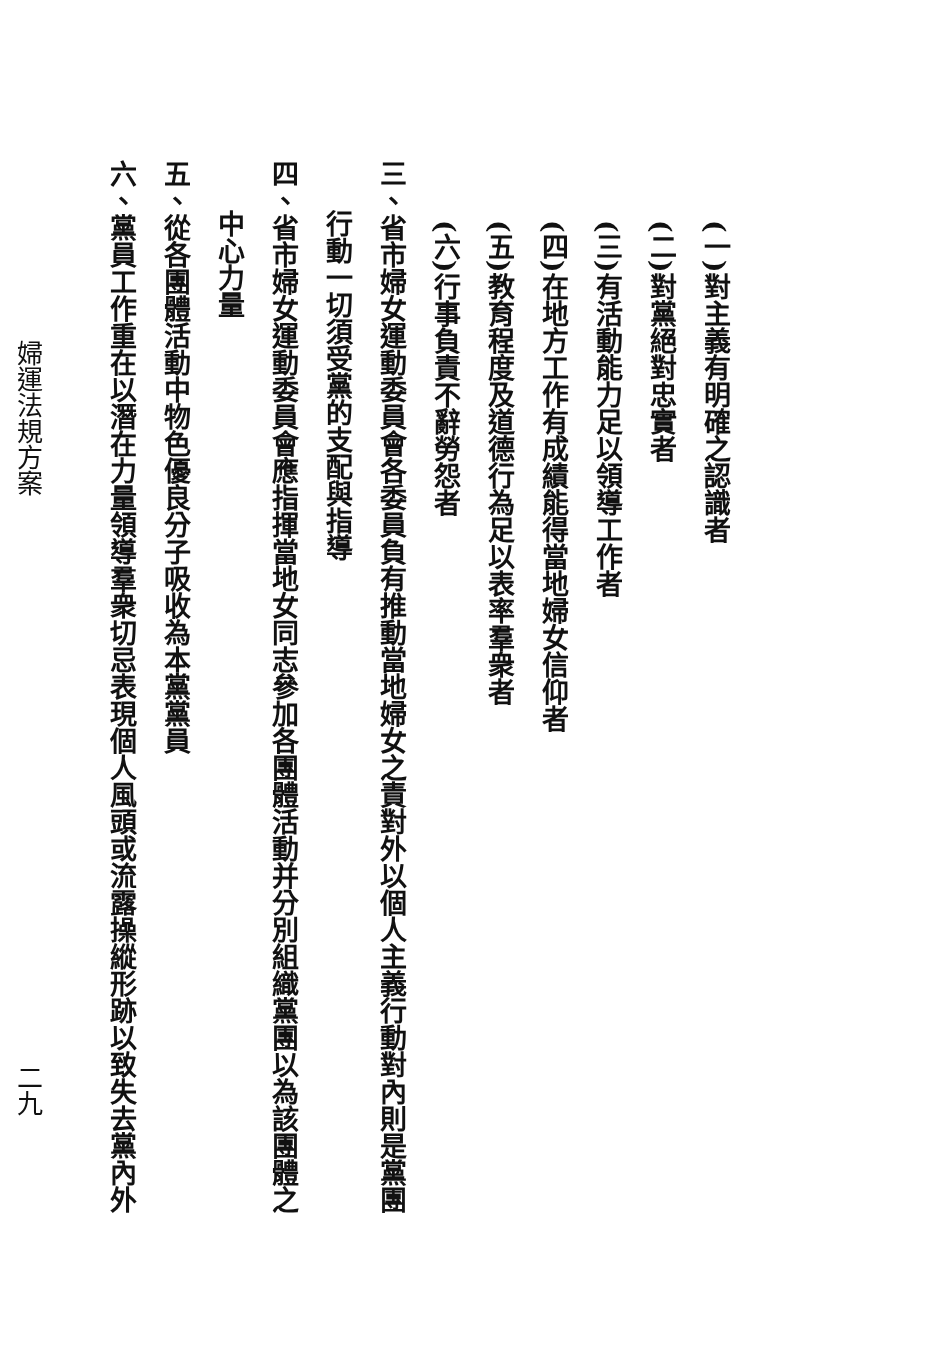(一)對主義有明確之認識者
(二)對黨絕對忠實者
(三)有活動能力足以領導工作者
(四)在地方工作有成績能得當地婦女信仰者
(五)教育程度及道德行為足以表率羣衆者
(六)行事負責不辭勞怨者
三、省市婦女運動委員會各委員負有推動當地婦女之責對外以個人主義行動對內則是黨團
行動一切須受黨的支配與指導
四、省市婦女運動委員會應指揮當地女同志參加各團體活動并分別組織黨團以為該團體之
中心力量
五、從各團體活動中物色優良分子吸收為本黨黨員
六、黨員工作重在以潛在力量領導羣衆切忌表現個人風頭或流露操縱形跡以致失去黨內外
婦運法規方案 二九